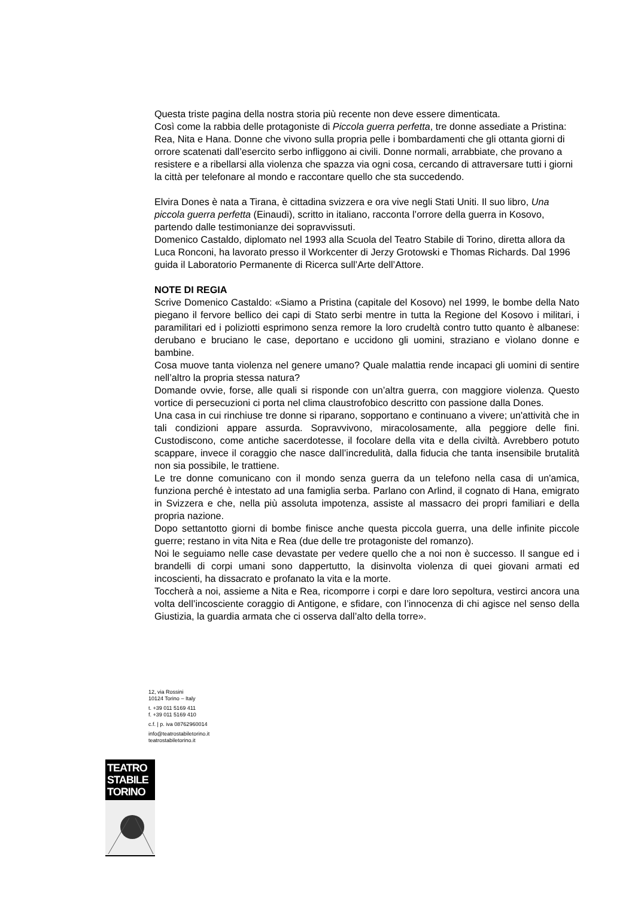Questa triste pagina della nostra storia più recente non deve essere dimenticata.
Così come la rabbia delle protagoniste di Piccola guerra perfetta, tre donne assediate a Pristina: Rea, Nita e Hana. Donne che vivono sulla propria pelle i bombardamenti che gli ottanta giorni di orrore scatenati dall’esercito serbo infliggono ai civili. Donne normali, arrabbiate, che provano a resistere e a ribellarsi alla violenza che spazza via ogni cosa, cercando di attraversare tutti i giorni la città per telefonare al mondo e raccontare quello che sta succedendo.
Elvira Dones è nata a Tirana, è cittadina svizzera e ora vive negli Stati Uniti. Il suo libro, Una piccola guerra perfetta (Einaudi), scritto in italiano, racconta l’orrore della guerra in Kosovo, partendo dalle testimonianze dei sopravvissuti.
Domenico Castaldo, diplomato nel 1993 alla Scuola del Teatro Stabile di Torino, diretta allora da Luca Ronconi, ha lavorato presso il Workcenter di Jerzy Grotowski e Thomas Richards. Dal 1996 guida il Laboratorio Permanente di Ricerca sull’Arte dell’Attore.
NOTE DI REGIA
Scrive Domenico Castaldo: «Siamo a Pristina (capitale del Kosovo) nel 1999, le bombe della Nato piegano il fervore bellico dei capi di Stato serbi mentre in tutta la Regione del Kosovo i militari, i paramilitari ed i poliziotti esprimono senza remore la loro crudeltà contro tutto quanto è albanese: derubano e bruciano le case, deportano e uccidono gli uomini, straziano e vìolano donne e bambine.
Cosa muove tanta violenza nel genere umano? Quale malattia rende incapaci gli uomini di sentire nell’altro la propria stessa natura?
Domande ovvie, forse, alle quali si risponde con un’altra guerra, con maggiore violenza. Questo vortice di persecuzioni ci porta nel clima claustrofobico descritto con passione dalla Dones.
Una casa in cui rinchiuse tre donne si riparano, sopportano e continuano a vivere; un'attività che in tali condizioni appare assurda. Sopravvivono, miracolosamente, alla peggiore delle fini. Custodiscono, come antiche sacerdotesse, il focolare della vita e della civiltà. Avrebbero potuto scappare, invece il coraggio che nasce dall’incredulità, dalla fiducia che tanta insensibile brutalità non sia possibile, le trattiene.
Le tre donne comunicano con il mondo senza guerra da un telefono nella casa di un'amica, funziona perché è intestato ad una famiglia serba. Parlano con Arlind, il cognato di Hana, emigrato in Svizzera e che, nella più assoluta impotenza, assiste al massacro dei propri familiari e della propria nazione.
Dopo settantotto giorni di bombe finisce anche questa piccola guerra, una delle infinite piccole guerre; restano in vita Nita e Rea (due delle tre protagoniste del romanzo).
Noi le seguiamo nelle case devastate per vedere quello che a noi non è successo. Il sangue ed i brandelli di corpi umani sono dappertutto, la disinvolta violenza di quei giovani armati ed incoscienti, ha dissacrato e profanato la vita e la morte.
Toccherà a noi, assieme a Nita e Rea, ricomporre i corpi e dare loro sepoltura, vestirci ancora una volta dell’incosciente coraggio di Antigone, e sfidare, con l’innocenza di chi agisce nel senso della Giustizia, la guardia armata che ci osserva dall’alto della torre».
12, via Rossini
10124 Torino – Italy
t. +39 011 5169 411
f. +39 011 5169 410
c.f. | p. iva 08762960014
info@teatrostabiletorino.it
teatrostabiletorino.it
TEATRO
STABILE
TORINO